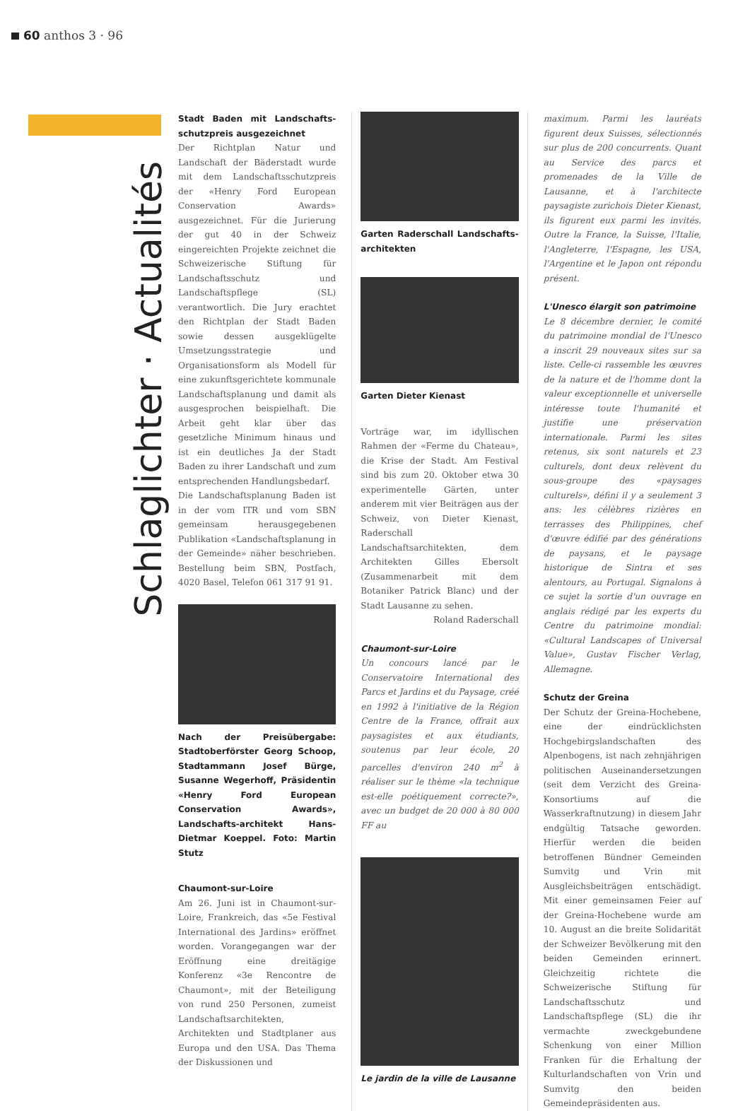60 anthos 3 · 96
Schlaglichter · Actualités
Stadt Baden mit Landschafts-schutzpreis ausgezeichnet
Der Richtplan Natur und Landschaft der Bäderstadt wurde mit dem Landschaftsschutzpreis der «Henry Ford European Conservation Awards» ausgezeichnet. Für die Jurierung der gut 40 in der Schweiz eingereichten Projekte zeichnet die Schweizerische Stiftung für Landschaftsschutz und Landschaftspflege (SL) verantwortlich. Die Jury erachtet den Richtplan der Stadt Baden sowie dessen ausgeklügelte Umsetzungsstrategie und Organisationsform als Modell für eine zukunftsgerichtete kommunale Landschaftsplanung und damit als ausgesprochen beispielhaft. Die Arbeit geht klar über das gesetzliche Minimum hinaus und ist ein deutliches Ja der Stadt Baden zu ihrer Landschaft und zum entsprechenden Handlungsbedarf.
Die Landschaftsplanung Baden ist in der vom ITR und vom SBN gemeinsam herausgegebenen Publikation «Landschaftsplanung in der Gemeinde» näher beschrieben. Bestellung beim SBN, Postfach, 4020 Basel, Telefon 061 317 91 91.
Nach der Preisübergabe: Stadtoberförster Georg Schoop, Stadtammann Josef Bürge, Susanne Wegerhoff, Präsidentin «Henry Ford European Conservation Awards», Landschafts-architekt Hans-Dietmar Koeppel. Foto: Martin Stutz
Chaumont-sur-Loire
Am 26. Juni ist in Chaumont-sur-Loire, Frankreich, das «5e Festival International des Jardins» eröffnet worden. Vorangegangen war der Eröffnung eine dreitägige Konferenz «3e Rencontre de Chaumont», mit der Beteiligung von rund 250 Personen, zumeist Landschaftsarchitekten, Architekten und Stadtplaner aus Europa und den USA. Das Thema der Diskussionen und
Garten Raderschall Landschafts-architekten
Garten Dieter Kienast
Vorträge war, im idyllischen Rahmen der «Ferme du Chateau», die Krise der Stadt. Am Festival sind bis zum 20. Oktober etwa 30 experimentelle Gärten, unter anderem mit vier Beiträgen aus der Schweiz, von Dieter Kienast, Raderschall Landschaftsarchitekten, dem Architekten Gilles Ebersolt (Zusammenarbeit mit dem Botaniker Patrick Blanc) und der Stadt Lausanne zu sehen.
Roland Raderschall
Chaumont-sur-Loire
Un concours lancé par le Conservatoire International des Parcs et Jardins et du Paysage, créé en 1992 à l'initiative de la Région Centre de la France, offrait aux paysagistes et aux étudiants, soutenus par leur école, 20 parcelles d'environ 240 m<sup>2</sup> à réaliser sur le thème «la technique est-elle poétiquement correcte?», avec un budget de 20 000 à 80 000 FF au
Le jardin de la ville de Lausanne
maximum. Parmi les lauréats figurent deux Suisses, sélectionnés sur plus de 200 concurrents. Quant au Service des parcs et promenades de la Ville de Lausanne, et à l'architecte paysagiste zurichois Dieter Kienast, ils figurent eux parmi les invités. Outre la France, la Suisse, l'Italie, l'Angleterre, l'Espagne, les USA, l'Argentine et le Japon ont répondu présent.
L'Unesco élargit son patrimoine
Le 8 décembre dernier, le comité du patrimoine mondial de l'Unesco a inscrit 29 nouveaux sites sur sa liste. Celle-ci rassemble les œuvres de la nature et de l'homme dont la valeur exceptionnelle et universelle intéresse toute l'humanité et justifie une préservation internationale. Parmi les sites retenus, six sont naturels et 23 culturels, dont deux relèvent du sous-groupe des «paysages culturels», défini il y a seulement 3 ans: les célèbres rizières en terrasses des Philippines, chef d'œuvre édifié par des générations de paysans, et le paysage historique de Sintra et ses alentours, au Portugal. Signalons à ce sujet la sortie d'un ouvrage en anglais rédigé par les experts du Centre du patrimoine mondial: «Cultural Landscapes of Universal Value», Gustav Fischer Verlag, Allemagne.
Schutz der Greina
Der Schutz der Greina-Hochebene, eine der eindrücklichsten Hochgebirgslandschaften des Alpenbogens, ist nach zehnjährigen politischen Auseinandersetzungen (seit dem Verzicht des Greina-Konsortiums auf die Wasserkraftnutzung) in diesem Jahr endgültig Tatsache geworden. Hierfür werden die beiden betroffenen Bündner Gemeinden Sumvitg und Vrin mit Ausgleichsbeiträgen entschädigt. Mit einer gemeinsamen Feier auf der Greina-Hochebene wurde am 10. August an die breite Solidarität der Schweizer Bevölkerung mit den beiden Gemeinden erinnert. Gleichzeitig richtete die Schweizerische Stiftung für Landschaftsschutz und Landschaftspflege (SL) die ihr vermachte zweckgebundene Schenkung von einer Million Franken für die Erhaltung der Kulturlandschaften von Vrin und Sumvitg den beiden Gemeindepräsidenten aus.